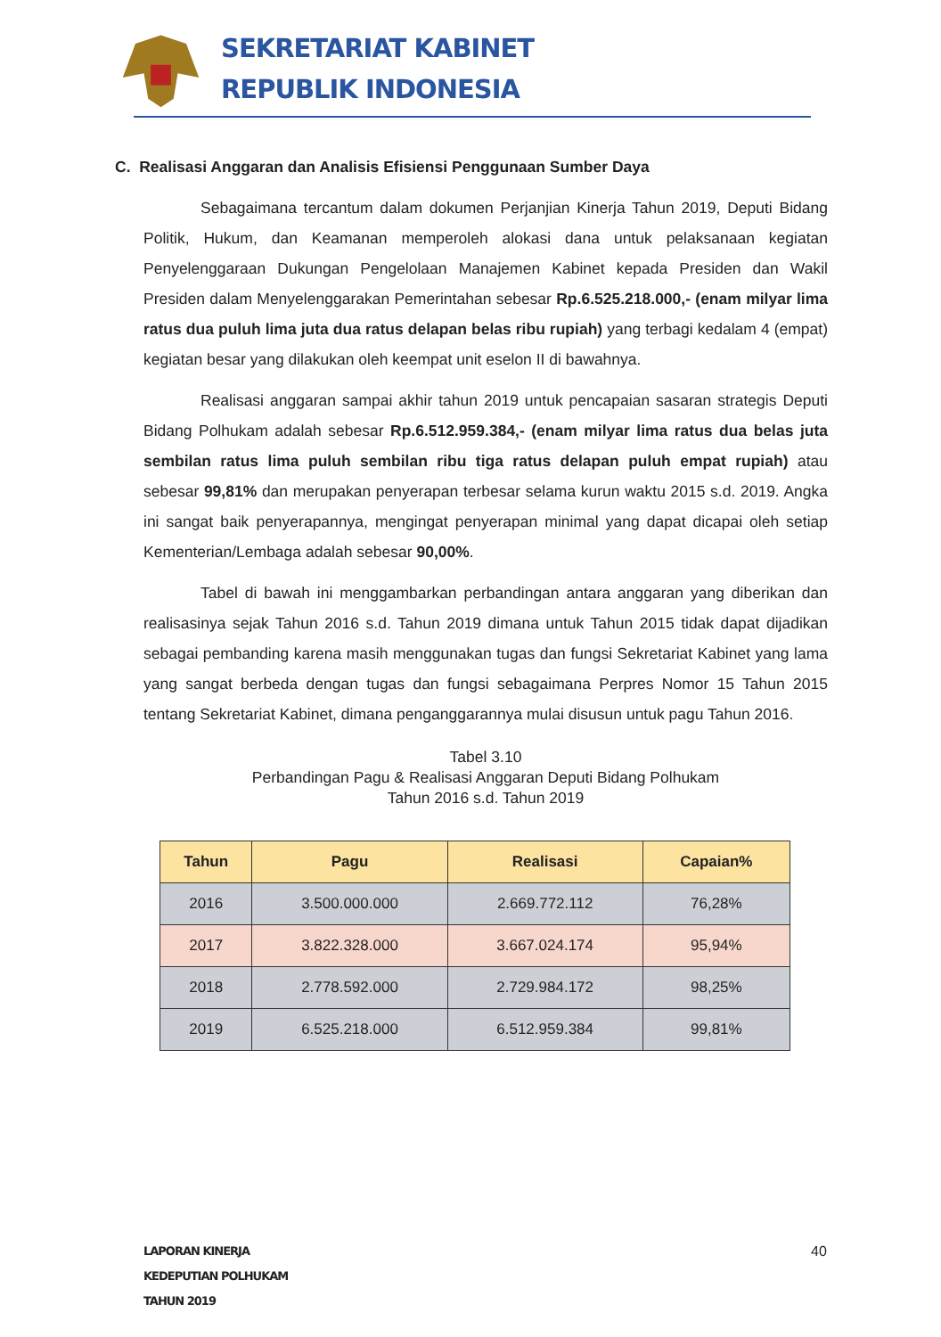SEKRETARIAT KABINET
REPUBLIK INDONESIA
C. Realisasi Anggaran dan Analisis Efisiensi Penggunaan Sumber Daya
Sebagaimana tercantum dalam dokumen Perjanjian Kinerja Tahun 2019, Deputi Bidang Politik, Hukum, dan Keamanan memperoleh alokasi dana untuk pelaksanaan kegiatan Penyelenggaraan Dukungan Pengelolaan Manajemen Kabinet kepada Presiden dan Wakil Presiden dalam Menyelenggarakan Pemerintahan sebesar Rp.6.525.218.000,- (enam milyar lima ratus dua puluh lima juta dua ratus delapan belas ribu rupiah) yang terbagi kedalam 4 (empat) kegiatan besar yang dilakukan oleh keempat unit eselon II di bawahnya.
Realisasi anggaran sampai akhir tahun 2019 untuk pencapaian sasaran strategis Deputi Bidang Polhukam adalah sebesar Rp.6.512.959.384,- (enam milyar lima ratus dua belas juta sembilan ratus lima puluh sembilan ribu tiga ratus delapan puluh empat rupiah) atau sebesar 99,81% dan merupakan penyerapan terbesar selama kurun waktu 2015 s.d. 2019. Angka ini sangat baik penyerapannya, mengingat penyerapan minimal yang dapat dicapai oleh setiap Kementerian/Lembaga adalah sebesar 90,00%.
Tabel di bawah ini menggambarkan perbandingan antara anggaran yang diberikan dan realisasinya sejak Tahun 2016 s.d. Tahun 2019 dimana untuk Tahun 2015 tidak dapat dijadikan sebagai pembanding karena masih menggunakan tugas dan fungsi Sekretariat Kabinet yang lama yang sangat berbeda dengan tugas dan fungsi sebagaimana Perpres Nomor 15 Tahun 2015 tentang Sekretariat Kabinet, dimana penganggarannya mulai disusun untuk pagu Tahun 2016.
Tabel 3.10
Perbandingan Pagu & Realisasi Anggaran Deputi Bidang Polhukam
Tahun 2016 s.d. Tahun 2019
| Tahun | Pagu | Realisasi | Capaian% |
| --- | --- | --- | --- |
| 2016 | 3.500.000.000 | 2.669.772.112 | 76,28% |
| 2017 | 3.822.328.000 | 3.667.024.174 | 95,94% |
| 2018 | 2.778.592.000 | 2.729.984.172 | 98,25% |
| 2019 | 6.525.218.000 | 6.512.959.384 | 99,81% |
LAPORAN KINERJA
KEDEPUTIAN POLHUKAM
TAHUN 2019
40